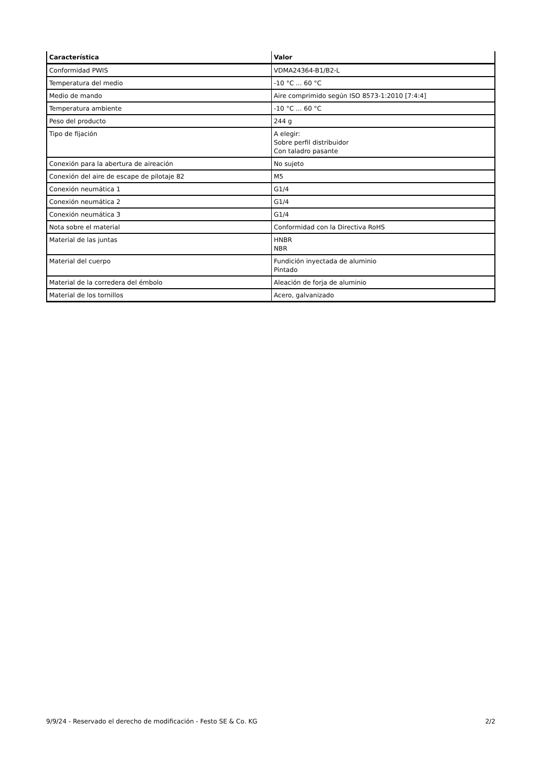| Característica | Valor |
| --- | --- |
| Conformidad PWIS | VDMA24364-B1/B2-L |
| Temperatura del medio | -10 °C ... 60 °C |
| Medio de mando | Aire comprimido según ISO 8573-1:2010 [7:4:4] |
| Temperatura ambiente | -10 °C ... 60 °C |
| Peso del producto | 244 g |
| Tipo de fijación | A elegir: Sobre perfil distribuidor Con taladro pasante |
| Conexión para la abertura de aireación | No sujeto |
| Conexión del aire de escape de pilotaje 82 | M5 |
| Conexión neumática 1 | G1/4 |
| Conexión neumática 2 | G1/4 |
| Conexión neumática 3 | G1/4 |
| Nota sobre el material | Conformidad con la Directiva RoHS |
| Material de las juntas | HNBR NBR |
| Material del cuerpo | Fundición inyectada de aluminio Pintado |
| Material de la corredera del émbolo | Aleación de forja de aluminio |
| Material de los tornillos | Acero, galvanizado |
9/9/24 - Reservado el derecho de modificación - Festo SE & Co. KG 2/2